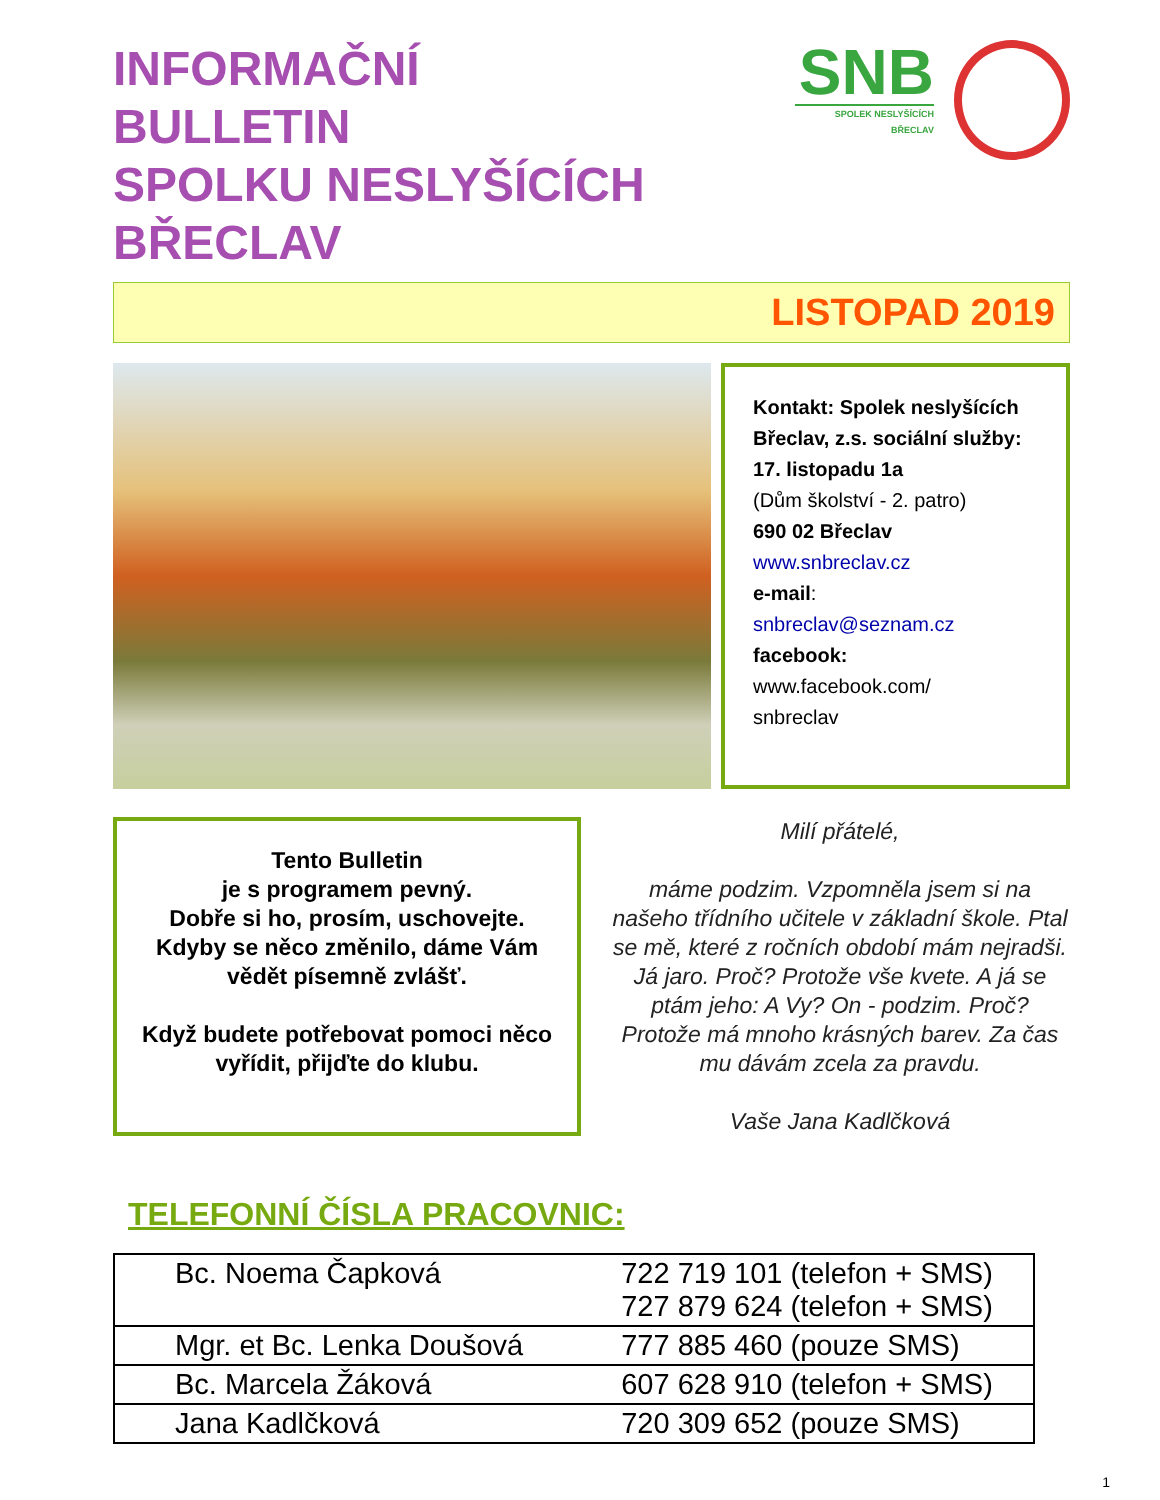INFORMAČNÍ
BULLETIN
SPOLKU NESLYŠÍCÍCH BŘECLAV
SNB
SPOLEK NESLYŠÍCÍCH BŘECLAV
LISTOPAD 2019
Kontakt: Spolek neslyšících Břeclav, z.s. sociální služby:
17. listopadu 1a
(Dům školství - 2. patro)
690 02 Břeclav
www.snbreclav.cz
e-mail:
snbreclav@seznam.cz
facebook:
www.facebook.com/
snbreclav
Tento Bulletin
je s programem pevný.
Dobře si ho, prosím, uschovejte.
Kdyby se něco změnilo, dáme Vám vědět písemně zvlášť.
Když budete potřebovat pomoci něco vyřídit, přijďte do klubu.
Milí přátelé,
máme podzim. Vzpomněla jsem si na našeho třídního učitele v základní škole. Ptal se mě, které z ročních období mám nejradši. Já jaro. Proč? Protože vše kvete. A já se ptám jeho: A Vy? On - podzim. Proč? Protože má mnoho krásných barev. Za čas mu dávám zcela za pravdu.
Vaše Jana Kadlčková
TELEFONNÍ ČÍSLA PRACOVNIC:
| Bc. Noema Čapková | 722 719 101 (telefon + SMS) 727 879 624 (telefon + SMS) |
| Mgr. et Bc. Lenka Doušová | 777 885 460 (pouze SMS) |
| Bc. Marcela Žáková | 607 628 910 (telefon + SMS) |
| Jana Kadlčková | 720 309 652 (pouze SMS) |
1